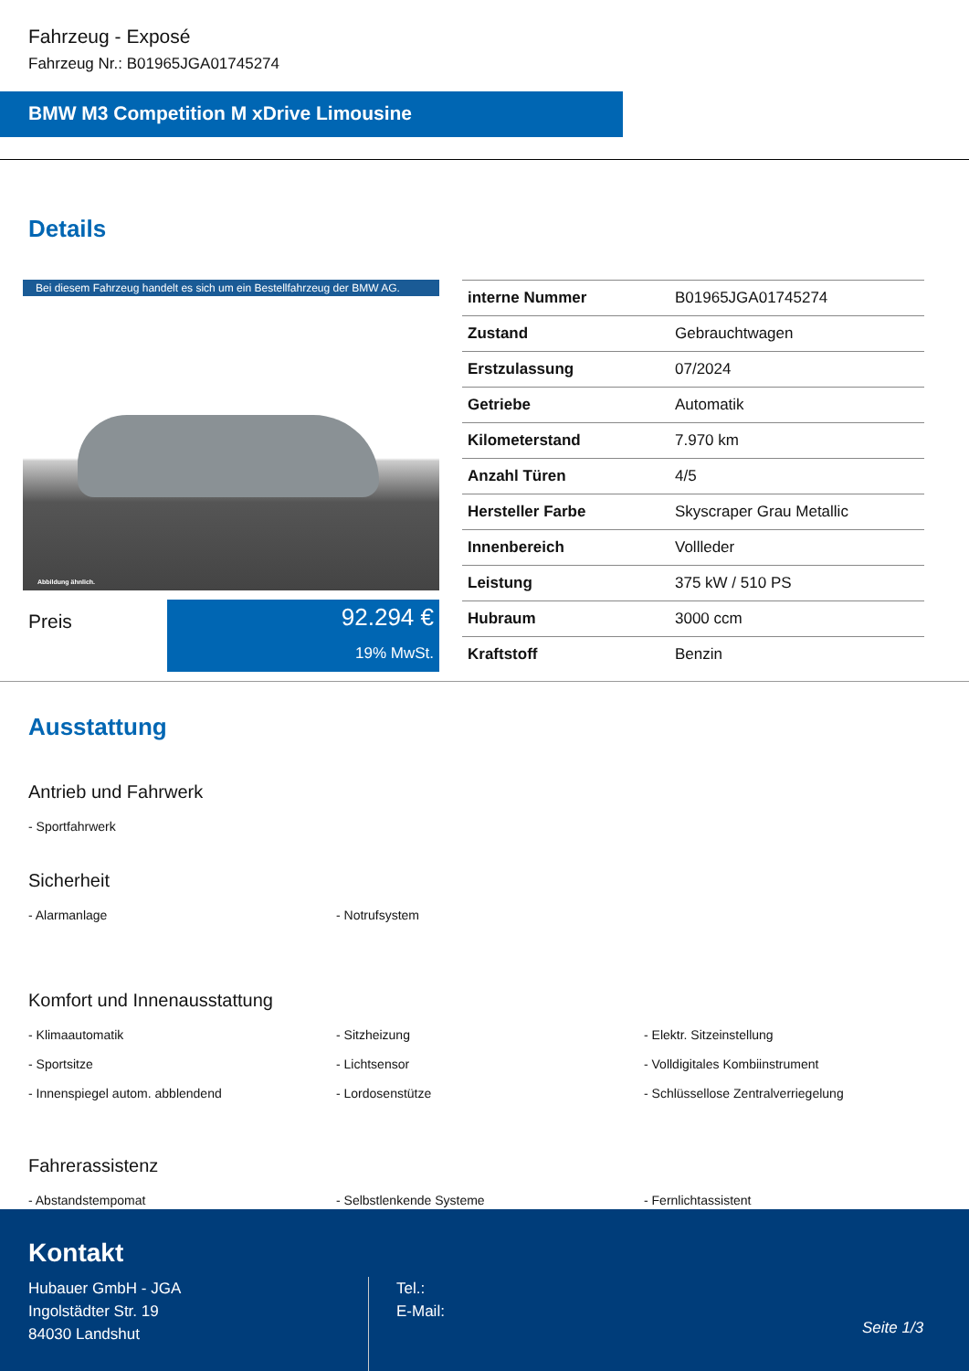Fahrzeug - Exposé
Fahrzeug Nr.: B01965JGA01745274
BMW M3 Competition M xDrive Limousine
Details
Bei diesem Fahrzeug handelt es sich um ein Bestellfahrzeug der BMW AG.
Abbildung ähnlich.
Preis
92.294 €
19% MwSt.
| interne Nummer | B01965JGA01745274 |
| Zustand | Gebrauchtwagen |
| Erstzulassung | 07/2024 |
| Getriebe | Automatik |
| Kilometerstand | 7.970 km |
| Anzahl Türen | 4/5 |
| Hersteller Farbe | Skyscraper Grau Metallic |
| Innenbereich | Vollleder |
| Leistung | 375 kW / 510 PS |
| Hubraum | 3000 ccm |
| Kraftstoff | Benzin |
Ausstattung
Antrieb und Fahrwerk
- Sportfahrwerk
Sicherheit
- Alarmanlage
- Notrufsystem
Komfort und Innenausstattung
- Klimaautomatik
- Sitzheizung
- Elektr. Sitzeinstellung
- Sportsitze
- Lichtsensor
- Volldigitales Kombiinstrument
- Innenspiegel autom. abblendend
- Lordosenstütze
- Schlüssellose Zentralverriegelung
Fahrerassistenz
- Abstandstempomat
- Selbstlenkende Systeme
- Fernlichtassistent
Kontakt
Hubauer GmbH - JGA
Ingolstädter Str. 19
84030 Landshut
Tel.:
E-Mail:
Seite 1/3